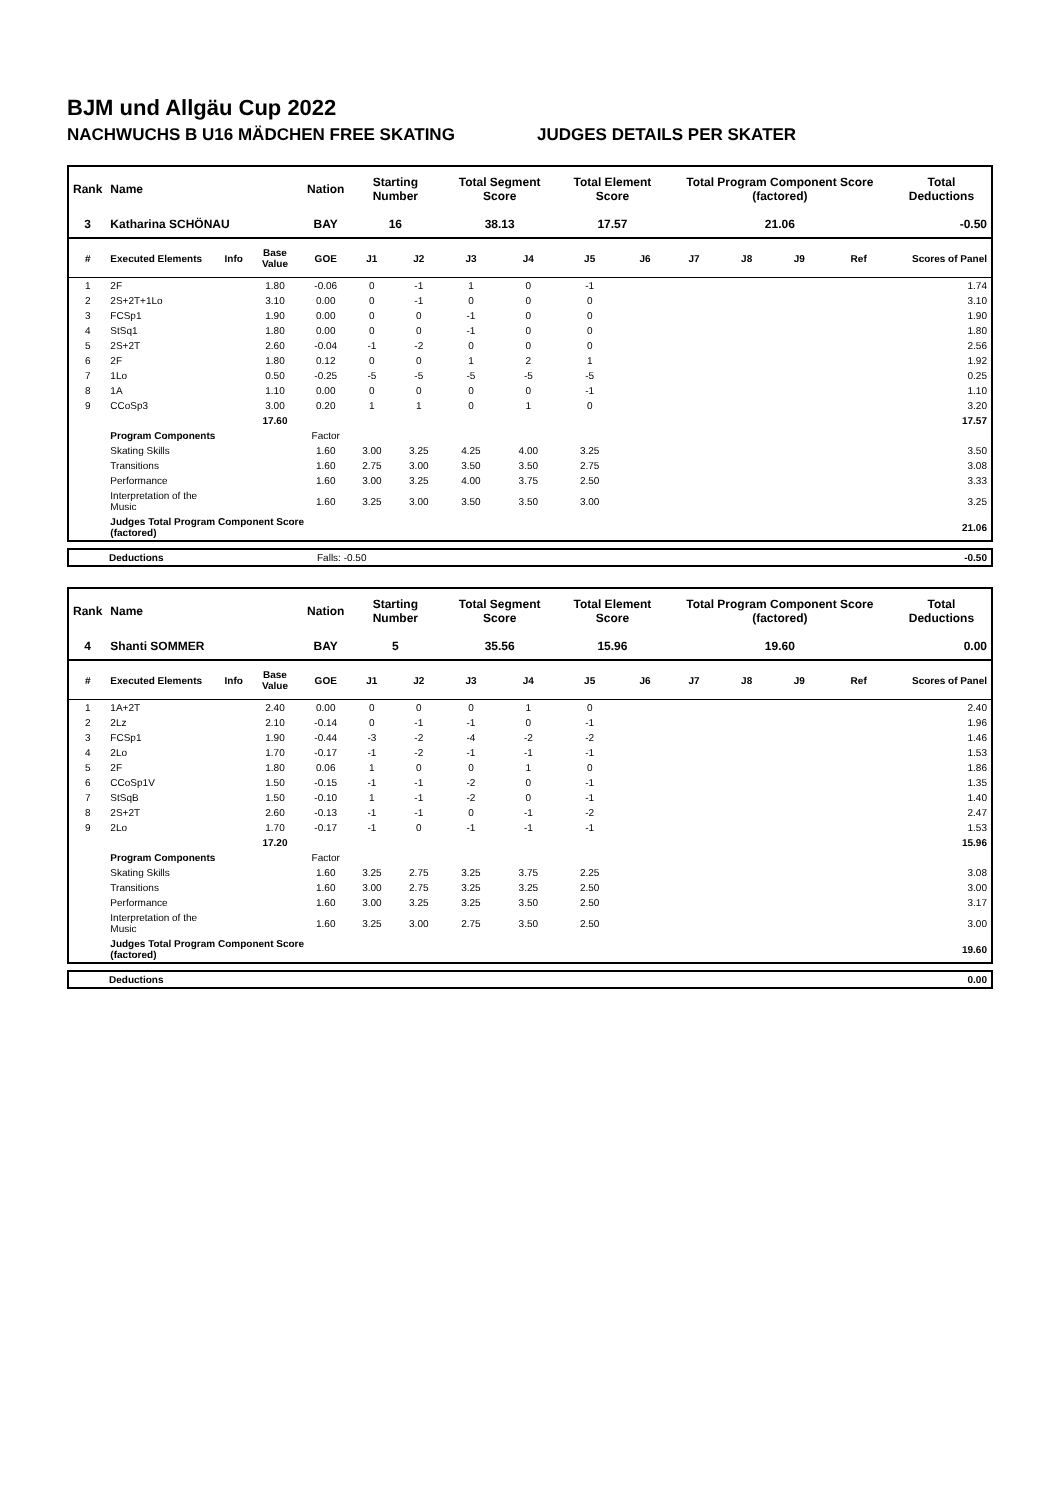BJM und Allgäu Cup 2022
NACHWUCHS B U16 MÄDCHEN FREE SKATING JUDGES DETAILS PER SKATER
| Rank | Name | | | Nation | Starting Number | | Total Segment Score | | Total Element Score | | Total Program Component Score (factored) | | | | Total Deductions |
| --- | --- | --- | --- | --- | --- | --- | --- | --- | --- | --- | --- | --- | --- | --- | --- |
| 3 | Katharina SCHÖNAU | | | BAY | 16 | | 38.13 | | 17.57 | | 21.06 | | | | -0.50 |
| # | Executed Elements | Info | Base Value | GOE | J1 | J2 | J3 | J4 | J5 | J6 | J7 | J8 | J9 | Ref | Scores of Panel |
| 1 | 2F | | 1.80 | -0.06 | 0 | -1 | 1 | 0 | -1 | | | | | | 1.74 |
| 2 | 2S+2T+1Lo | | 3.10 | 0.00 | 0 | -1 | 0 | 0 | 0 | | | | | | 3.10 |
| 3 | FCSp1 | | 1.90 | 0.00 | 0 | 0 | -1 | 0 | 0 | | | | | | 1.90 |
| 4 | StSq1 | | 1.80 | 0.00 | 0 | 0 | -1 | 0 | 0 | | | | | | 1.80 |
| 5 | 2S+2T | | 2.60 | -0.04 | -1 | -2 | 0 | 0 | 0 | | | | | | 2.56 |
| 6 | 2F | | 1.80 | 0.12 | 0 | 0 | 1 | 2 | 1 | | | | | | 1.92 |
| 7 | 1Lo | | 0.50 | -0.25 | -5 | -5 | -5 | -5 | -5 | | | | | | 0.25 |
| 8 | 1A | | 1.10 | 0.00 | 0 | 0 | 0 | 0 | -1 | | | | | | 1.10 |
| 9 | CCoSp3 | | 3.00 | 0.20 | 1 | 1 | 0 | 1 | 0 | | | | | | 3.20 |
| | | | 17.60 | | | | | | | | | | | | 17.57 |
| | Program Components | | | Factor | | | | | | | | | | | |
| | Skating Skills | | | 1.60 | 3.00 | 3.25 | 4.25 | 4.00 | 3.25 | | | | | | 3.50 |
| | Transitions | | | 1.60 | 2.75 | 3.00 | 3.50 | 3.50 | 2.75 | | | | | | 3.08 |
| | Performance | | | 1.60 | 3.00 | 3.25 | 4.00 | 3.75 | 2.50 | | | | | | 3.33 |
| | Interpretation of the Music | | | 1.60 | 3.25 | 3.00 | 3.50 | 3.50 | 3.00 | | | | | | 3.25 |
| | Judges Total Program Component Score (factored) | | | | | | | | | | | | | | 21.06 |
| Deductions | Falls: -0.50 | -0.50 |
| Rank | Name | | | Nation | Starting Number | | Total Segment Score | | Total Element Score | | Total Program Component Score (factored) | | | | Total Deductions |
| --- | --- | --- | --- | --- | --- | --- | --- | --- | --- | --- | --- | --- | --- | --- | --- |
| 4 | Shanti SOMMER | | | BAY | 5 | | 35.56 | | 15.96 | | 19.60 | | | | 0.00 |
| # | Executed Elements | Info | Base Value | GOE | J1 | J2 | J3 | J4 | J5 | J6 | J7 | J8 | J9 | Ref | Scores of Panel |
| 1 | 1A+2T | | 2.40 | 0.00 | 0 | 0 | 0 | 1 | 0 | | | | | | 2.40 |
| 2 | 2Lz | | 2.10 | -0.14 | 0 | -1 | -1 | 0 | -1 | | | | | | 1.96 |
| 3 | FCSp1 | | 1.90 | -0.44 | -3 | -2 | -4 | -2 | -2 | | | | | | 1.46 |
| 4 | 2Lo | | 1.70 | -0.17 | -1 | -2 | -1 | -1 | -1 | | | | | | 1.53 |
| 5 | 2F | | 1.80 | 0.06 | 1 | 0 | 0 | 1 | 0 | | | | | | 1.86 |
| 6 | CCoSp1V | | 1.50 | -0.15 | -1 | -1 | -2 | 0 | -1 | | | | | | 1.35 |
| 7 | StSqB | | 1.50 | -0.10 | 1 | -1 | -2 | 0 | -1 | | | | | | 1.40 |
| 8 | 2S+2T | | 2.60 | -0.13 | -1 | -1 | 0 | -1 | -2 | | | | | | 2.47 |
| 9 | 2Lo | | 1.70 | -0.17 | -1 | 0 | -1 | -1 | -1 | | | | | | 1.53 |
| | | | 17.20 | | | | | | | | | | | | 15.96 |
| | Program Components | | | Factor | | | | | | | | | | | |
| | Skating Skills | | | 1.60 | 3.25 | 2.75 | 3.25 | 3.75 | 2.25 | | | | | | 3.08 |
| | Transitions | | | 1.60 | 3.00 | 2.75 | 3.25 | 3.25 | 2.50 | | | | | | 3.00 |
| | Performance | | | 1.60 | 3.00 | 3.25 | 3.25 | 3.50 | 2.50 | | | | | | 3.17 |
| | Interpretation of the Music | | | 1.60 | 3.25 | 3.00 | 2.75 | 3.50 | 2.50 | | | | | | 3.00 |
| | Judges Total Program Component Score (factored) | | | | | | | | | | | | | | 19.60 |
| Deductions | | 0.00 |